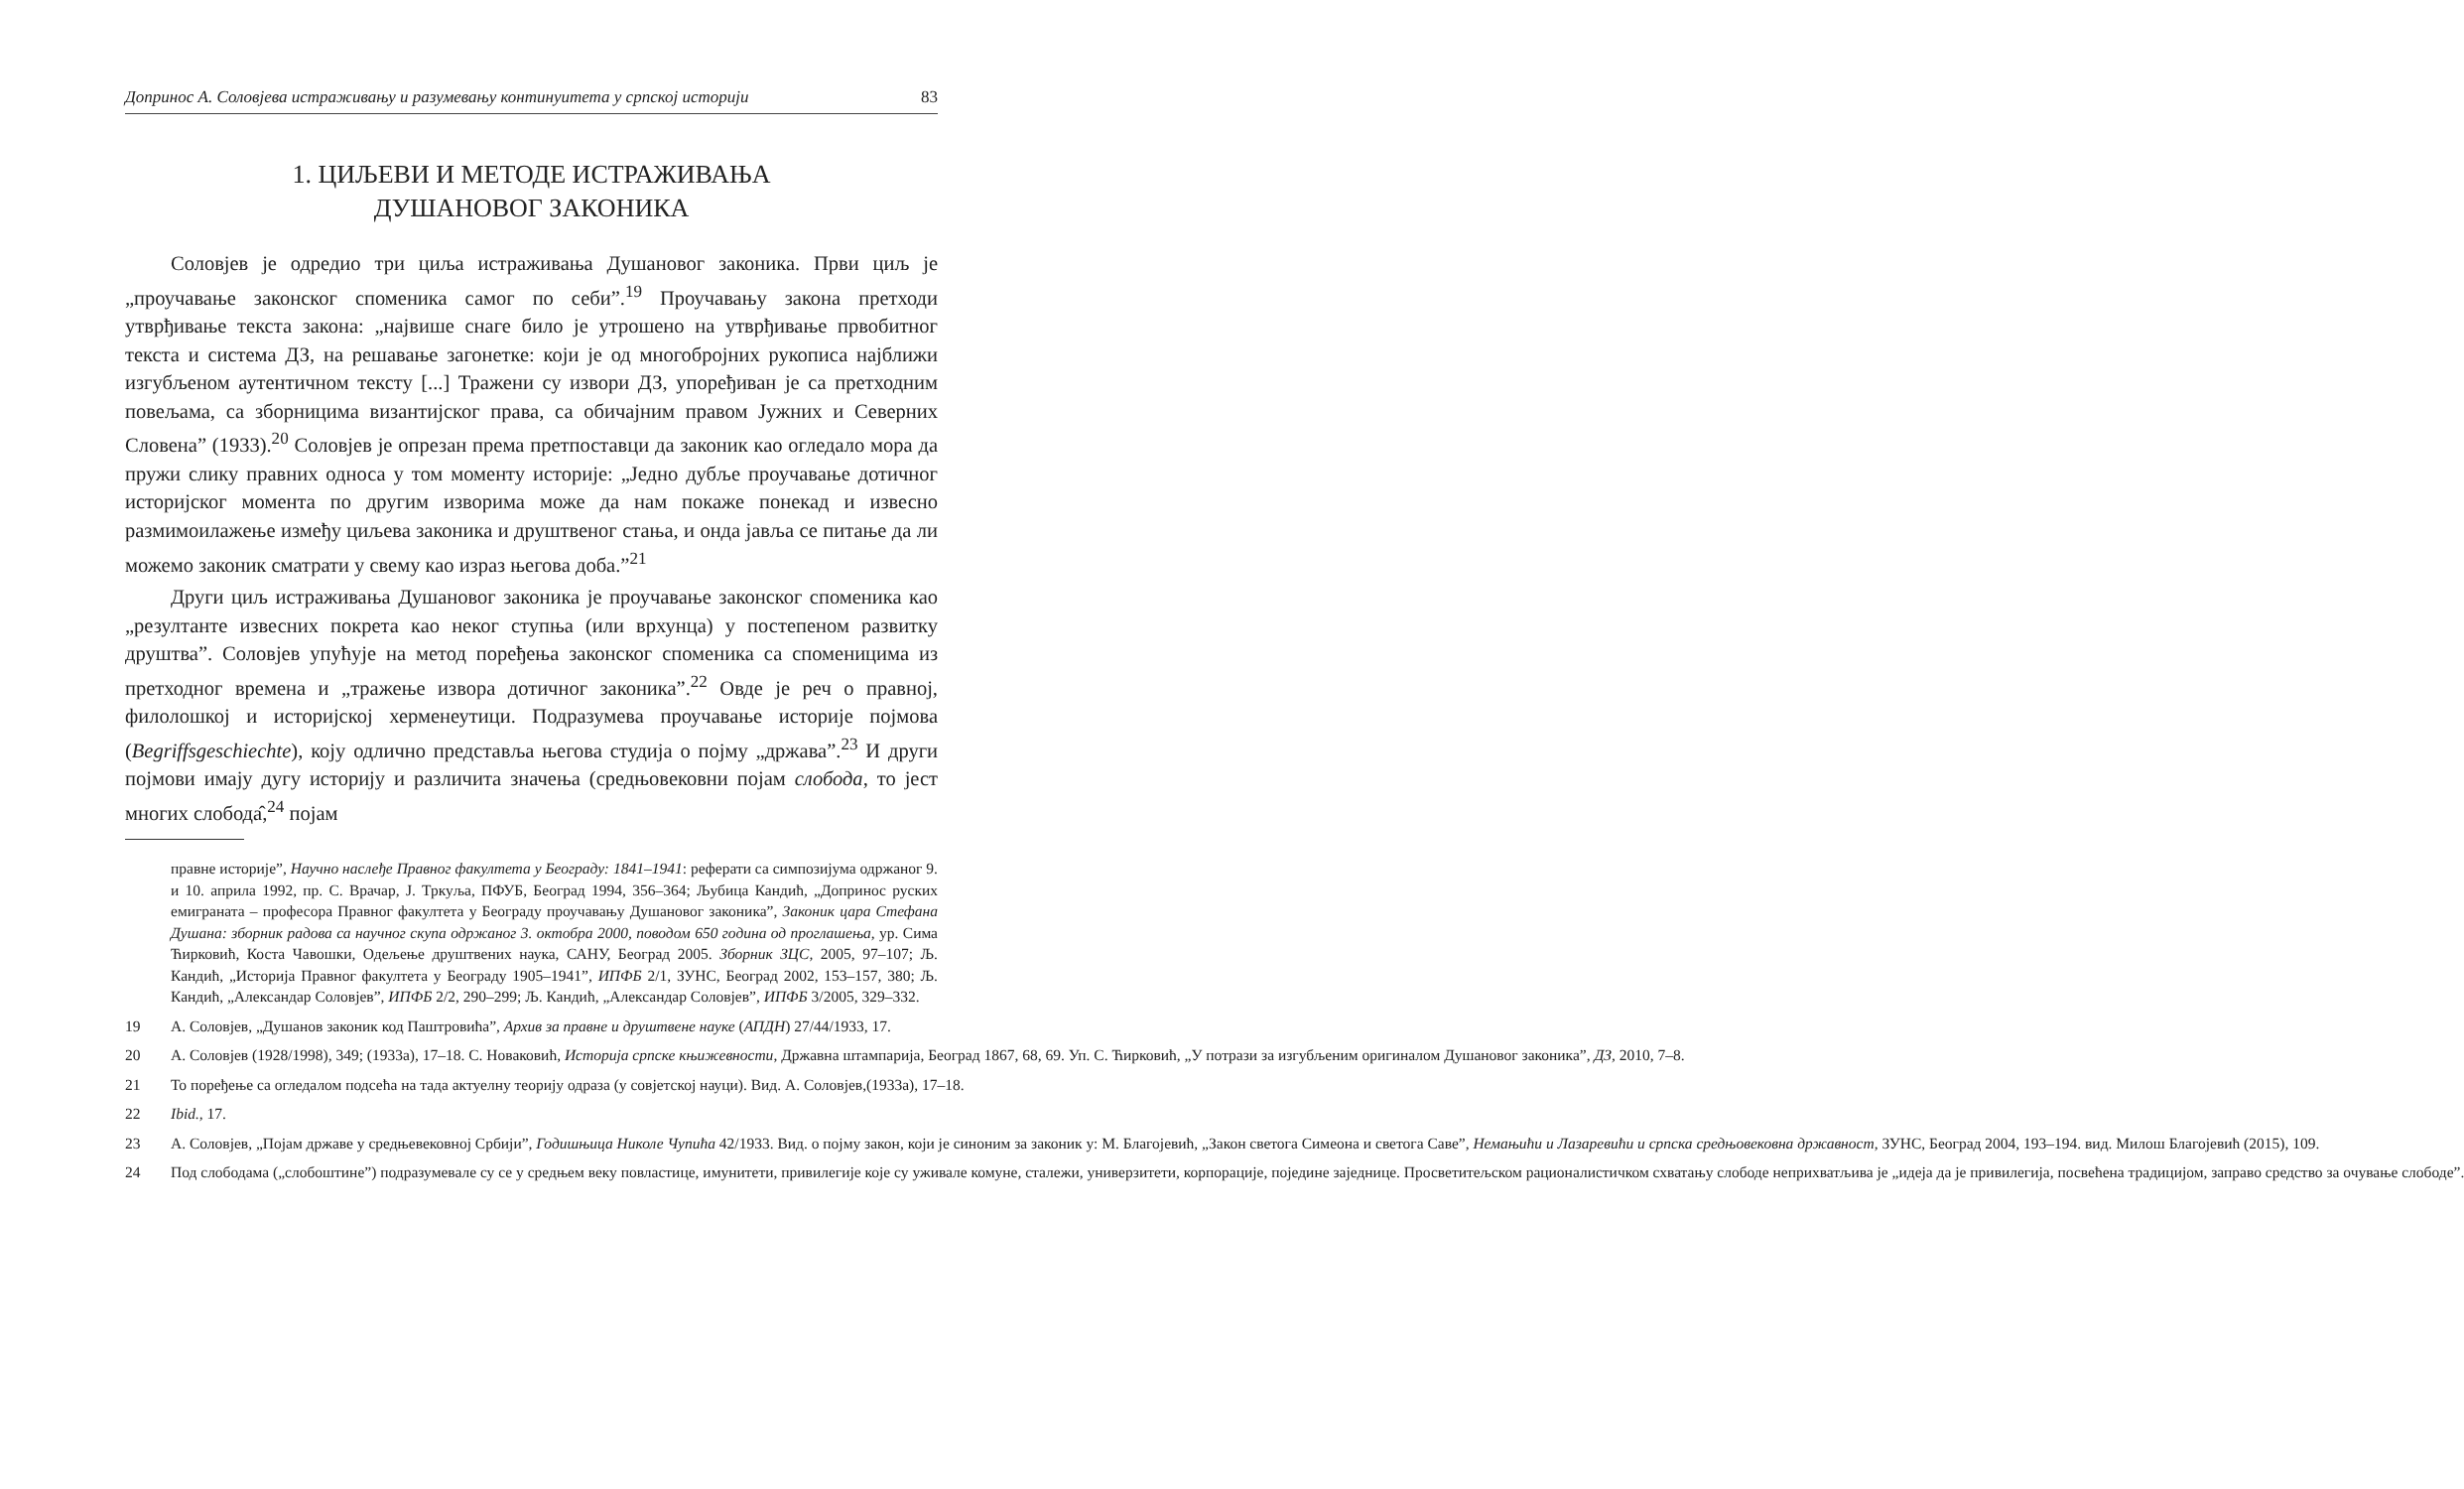Допринос А. Соловјева истраживању и разумевању континуитета у српској историји 83
1. ЦИЉЕВИ И МЕТОДЕ ИСТРАЖИВАЊА
ДУШАНОВОГ ЗАКОНИКА
Соловјев је одредио три циља истраживања Душановог законика. Први циљ је „проучавање законског споменика самог по себи”.<sup>19</sup> Проучавању закона претходи утврђивање текста закона: „највише снаге било је утрошено на утврђивање првобитног текста и система ДЗ, на решавање загонетке: који је од многобројних рукописа најближи изгубљеном аутентичном тексту [...] Тражени су извори ДЗ, упоређиван је са претходним повељама, са зборницима византијског права, са обичајним правом Јужних и Северних Словена” (1933).<sup>20</sup> Соловјев је опрезан према претпоставци да законик као огледало мора да пружи слику правних односа у том моменту историје: „Једно дубље проучавање дотичног историјског момента по другим изворима може да нам покаже понекад и извесно размимоилажење између циљева законика и друштвеног стања, и онда јавља се питање да ли можемо законик сматрати у свему као израз његова доба.”<sup>21</sup>
Други циљ истраживања Душановог законика је проучавање законског споменика као „резултанте извесних покрета као неког ступња (или врхунца) у постепеном развитку друштва”. Соловјев упућује на метод поређења законског споменика са споменицима из претходног времена и „тражење извора дотичног законика”.<sup>22</sup> Овде је реч о правној, филолошкој и историјској херменеутици. Подразумева проучавање историје појмова (Begriffsgeschiechte), коју одлично представља његова студија о појму „држава”.<sup>23</sup> И други појмови имају дугу историју и различита значења (средњовековни појам слобода, то јест многих слобода̂,<sup>24</sup> појам
правне историје”, Научно наслеђе Правног факултета у Београду: 1841–1941: реферати са симпозијума одржаног 9. и 10. априла 1992, пр. С. Врачар, Ј. Тркуља, ПФУБ, Београд 1994, 356–364; Љубица Кандић, „Допринос руских емиграната – професора Правног факултета у Београду проучавању Душановог законика”, Законик цара Стефана Душана: зборник радова са научног скупа одржаног 3. октобра 2000, поводом 650 година од проглашења, ур. Сима Ћирковић, Коста Чавошки, Одељење друштвених наука, САНУ, Београд 2005. Зборник ЗЦС, 2005, 97–107; Љ. Кандић, „Историја Правног факултета у Београду 1905–1941”, ИПФБ 2/1, ЗУНС, Београд 2002, 153–157, 380; Љ. Кандић, „Александар Соловјев”, ИПФБ 2/2, 290–299; Љ. Кандић, „Александар Соловјев”, ИПФБ 3/2005, 329–332.
19 А. Соловјев, „Душанов законик код Паштровића”, Архив за правне и друштвене науке (АПДН) 27/44/1933, 17.
20 А. Соловјев (1928/1998), 349; (1933а), 17–18. С. Новаковић, Историја српске књижевности, Државна штампарија, Београд 1867, 68, 69. Уп. С. Ћирковић, „У потрази за изгубљеним оригиналом Душановог законика”, ДЗ, 2010, 7–8.
21 То поређење са огледалом подсећа на тада актуелну теорију одраза (у совјетској науци). Вид. А. Соловјев,(1933а), 17–18.
22 Ibid., 17.
23 А. Соловјев, „Појам државе у средњевековној Србији”, Годишњица Николе Чупића 42/1933. Вид. о појму закон, који је синоним за законик у: М. Благојевић, „Закон светога Симеона и светога Саве”, Немањићи и Лазаревићи и српска средњовековна државност, ЗУНС, Београд 2004, 193–194. вид. Милош Благојевић (2015), 109.
24 Под слободама („слобоштине”) подразумевале су се у средњем веку повластице, имунитети, привилегије које су уживале комуне, сталежи, универзитети, корпорације, поједине заједнице. Просветитељском рационалистичком схватању слободе неприхватљива је „идеја да је привилегија, посвећена традицијом, заправо средство за очување слободе”.